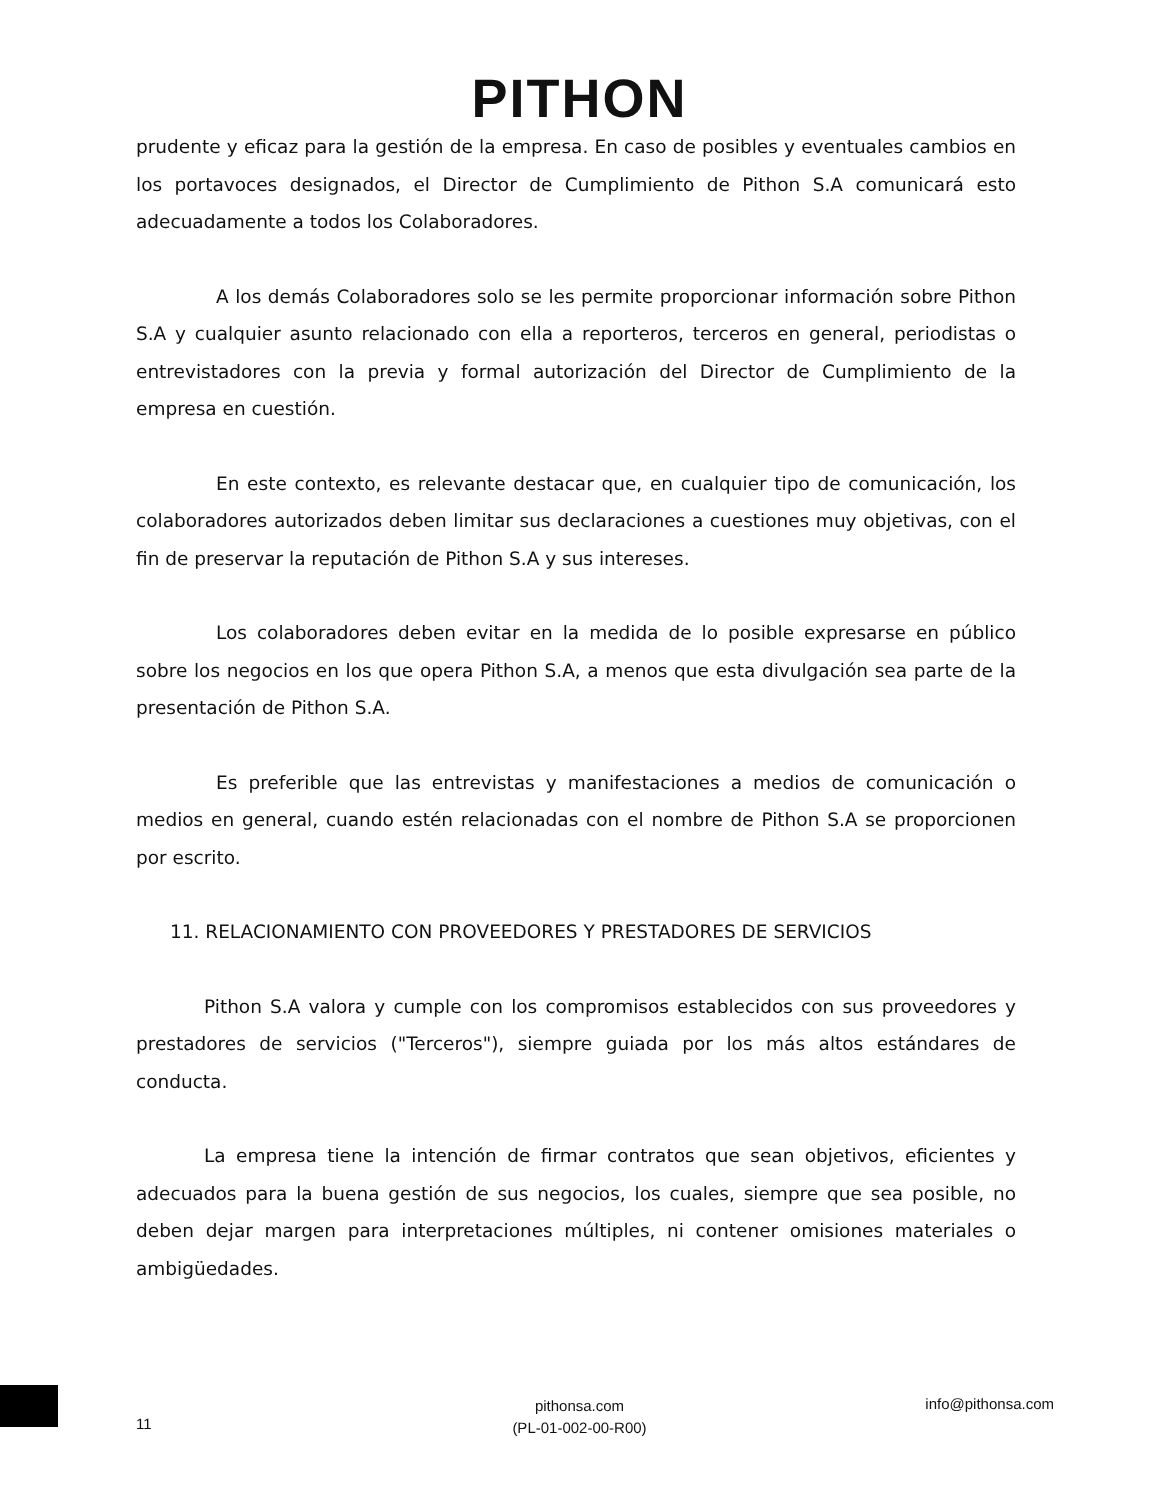PITHON
prudente y eficaz para la gestión de la empresa. En caso de posibles y eventuales cambios en los portavoces designados, el Director de Cumplimiento de Pithon S.A comunicará esto adecuadamente a todos los Colaboradores.
A los demás Colaboradores solo se les permite proporcionar información sobre Pithon S.A y cualquier asunto relacionado con ella a reporteros, terceros en general, periodistas o entrevistadores con la previa y formal autorización del Director de Cumplimiento de la empresa en cuestión.
En este contexto, es relevante destacar que, en cualquier tipo de comunicación, los colaboradores autorizados deben limitar sus declaraciones a cuestiones muy objetivas, con el fin de preservar la reputación de Pithon S.A y sus intereses.
Los colaboradores deben evitar en la medida de lo posible expresarse en público sobre los negocios en los que opera Pithon S.A, a menos que esta divulgación sea parte de la presentación de Pithon S.A.
Es preferible que las entrevistas y manifestaciones a medios de comunicación o medios en general, cuando estén relacionadas con el nombre de Pithon S.A se proporcionen por escrito.
11. RELACIONAMIENTO CON PROVEEDORES Y PRESTADORES DE SERVICIOS
Pithon S.A valora y cumple con los compromisos establecidos con sus proveedores y prestadores de servicios ("Terceros"), siempre guiada por los más altos estándares de conducta.
La empresa tiene la intención de firmar contratos que sean objetivos, eficientes y adecuados para la buena gestión de sus negocios, los cuales, siempre que sea posible, no deben dejar margen para interpretaciones múltiples, ni contener omisiones materiales o ambigüedades.
11
pithonsa.com
(PL-01-002-00-R00)
info@pithonsa.com